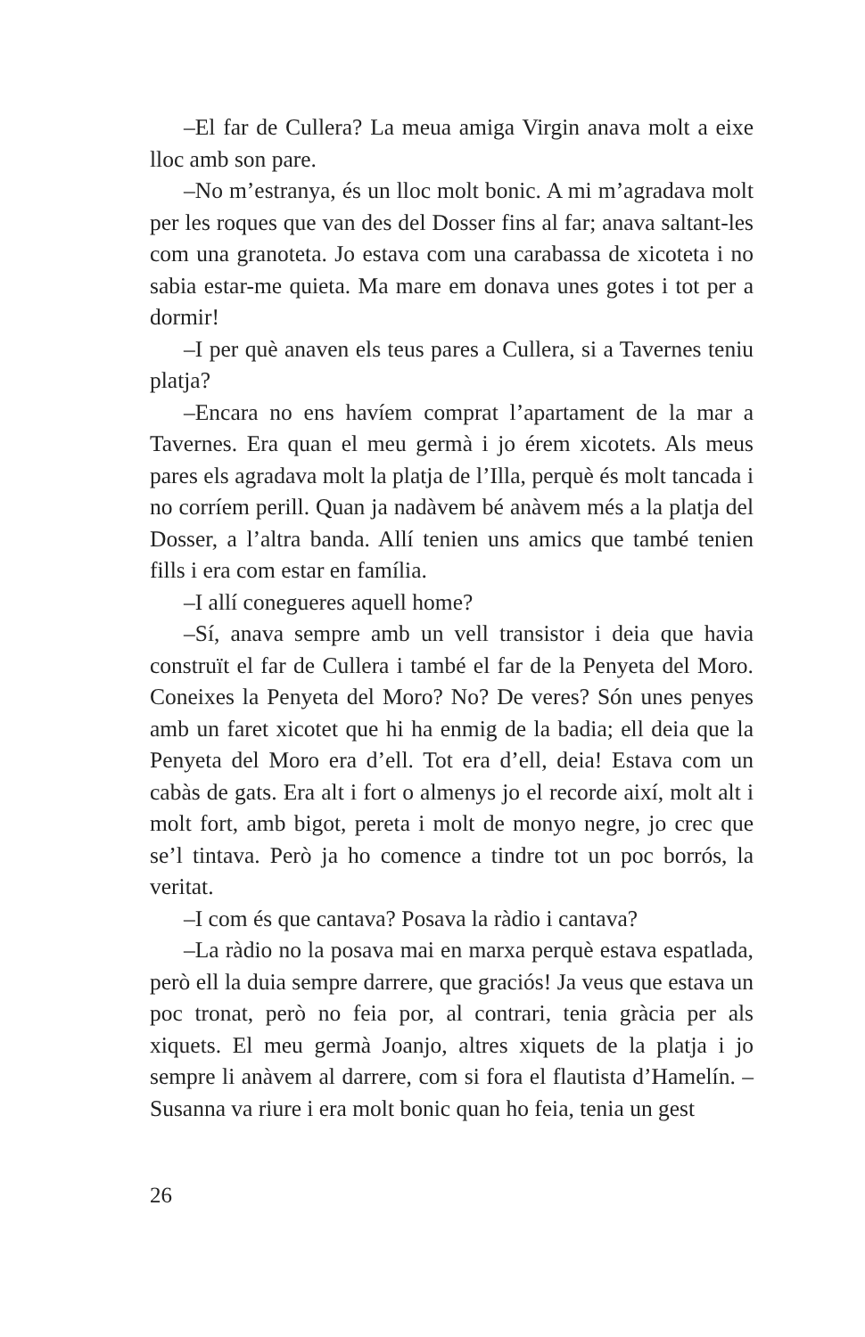–El far de Cullera? La meua amiga Virgin anava molt a eixe lloc amb son pare.
–No m’estranya, és un lloc molt bonic. A mi m’agradava molt per les roques que van des del Dosser fins al far; anava saltant-les com una granoteta. Jo estava com una carabassa de xicoteta i no sabia estar-me quieta. Ma mare em donava unes gotes i tot per a dormir!
–I per què anaven els teus pares a Cullera, si a Tavernes teniu platja?
–Encara no ens havíem comprat l’apartament de la mar a Tavernes. Era quan el meu germà i jo érem xicotets. Als meus pares els agradava molt la platja de l’Illa, perquè és molt tancada i no corríem perill. Quan ja nadàvem bé anàvem més a la platja del Dosser, a l’altra banda. Allí tenien uns amics que també tenien fills i era com estar en família.
–I allí conegueres aquell home?
–Sí, anava sempre amb un vell transistor i deia que havia construït el far de Cullera i també el far de la Penyeta del Moro. Coneixes la Penyeta del Moro? No? De veres? Són unes penyes amb un faret xicotet que hi ha enmig de la badia; ell deia que la Penyeta del Moro era d’ell. Tot era d’ell, deia! Estava com un cabàs de gats. Era alt i fort o almenys jo el recorde així, molt alt i molt fort, amb bigot, pereta i molt de monyo negre, jo crec que se’l tintava. Però ja ho comence a tindre tot un poc borrós, la veritat.
–I com és que cantava? Posava la ràdio i cantava?
–La ràdio no la posava mai en marxa perquè estava espatlada, però ell la duia sempre darrere, que graciós! Ja veus que estava un poc tronat, però no feia por, al contrari, tenia gràcia per als xiquets. El meu germà Joanjo, altres xiquets de la platja i jo sempre li anàvem al darrere, com si fora el flautista d’Hamelín. –Susanna va riure i era molt bonic quan ho feia, tenia un gest
26